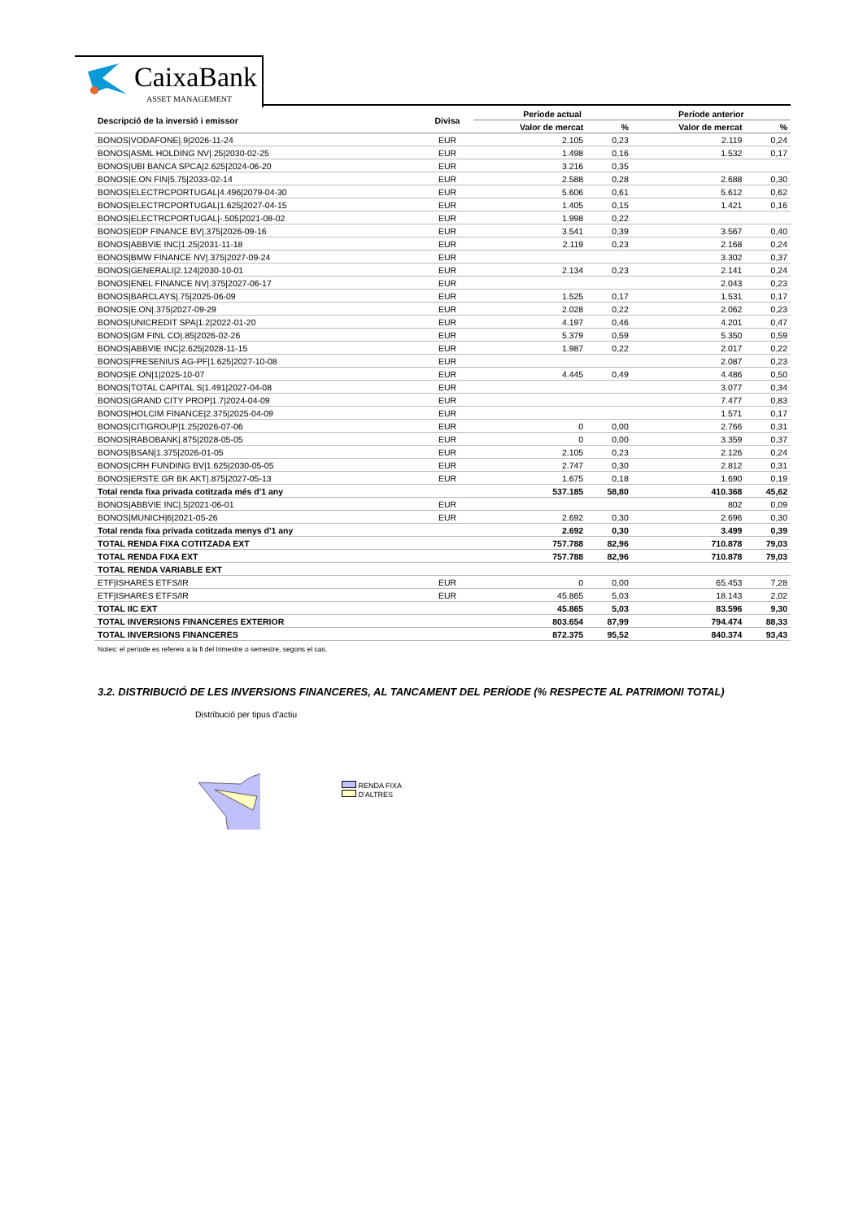CaixaBank
ASSET MANAGEMENT
| Descripció de la inversió i emissor | Divisa | Període actual | | Període anterior | |
| --- | --- | --- | --- | --- | --- |
| | | Valor de mercat | % | Valor de mercat | % |
| BONOS/VODAFONE/.9/2026-11-24 | EUR | 2.105 | 0,23 | 2.119 | 0,24 |
| BONOS/ASML HOLDING NV/.25/2030-02-25 | EUR | 1.498 | 0,16 | 1.532 | 0,17 |
| BONOS/UBI BANCA SPCA/2.625/2024-06-20 | EUR | 3.216 | 0,35 | | |
| BONOS/E.ON FIN/5.75/2033-02-14 | EUR | 2.588 | 0,28 | 2.688 | 0,30 |
| BONOS/ELECTRCPORTUGAL/4.496/2079-04-30 | EUR | 5.606 | 0,61 | 5.612 | 0,62 |
| BONOS/ELECTRCPORTUGAL/1.625/2027-04-15 | EUR | 1.405 | 0,15 | 1.421 | 0,16 |
| BONOS/ELECTRCPORTUGAL/-.505/2021-08-02 | EUR | 1.998 | 0,22 | | |
| BONOS/EDP FINANCE BV/.375/2026-09-16 | EUR | 3.541 | 0,39 | 3.567 | 0,40 |
| BONOS/ABBVIE INC/1.25/2031-11-18 | EUR | 2.119 | 0,23 | 2.168 | 0,24 |
| BONOS/BMW FINANCE NV/.375/2027-09-24 | EUR | | | 3.302 | 0,37 |
| BONOS/GENERALI/2.124/2030-10-01 | EUR | 2.134 | 0,23 | 2.141 | 0,24 |
| BONOS/ENEL FINANCE NV/.375/2027-06-17 | EUR | | | 2.043 | 0,23 |
| BONOS/BARCLAYS/.75/2025-06-09 | EUR | 1.525 | 0,17 | 1.531 | 0,17 |
| BONOS/E.ON/.375/2027-09-29 | EUR | 2.028 | 0,22 | 2.062 | 0,23 |
| BONOS/UNICREDIT SPA/1.2/2022-01-20 | EUR | 4.197 | 0,46 | 4.201 | 0,47 |
| BONOS/GM FINL CO/.85/2026-02-26 | EUR | 5.379 | 0,59 | 5.350 | 0,59 |
| BONOS/ABBVIE INC/2.625/2028-11-15 | EUR | 1.987 | 0,22 | 2.017 | 0,22 |
| BONOS/FRESENIUS AG-PF/1.625/2027-10-08 | EUR | | | 2.087 | 0,23 |
| BONOS/E.ON/1/2025-10-07 | EUR | 4.445 | 0,49 | 4.486 | 0,50 |
| BONOS/TOTAL CAPITAL S/1.491/2027-04-08 | EUR | | | 3.077 | 0,34 |
| BONOS/GRAND CITY PROP/1.7/2024-04-09 | EUR | | | 7.477 | 0,83 |
| BONOS/HOLCIM FINANCE/2.375/2025-04-09 | EUR | | | 1.571 | 0,17 |
| BONOS/CITIGROUP/1.25/2026-07-06 | EUR | 0 | 0,00 | 2.766 | 0,31 |
| BONOS/RABOBANK/.875/2028-05-05 | EUR | 0 | 0,00 | 3.359 | 0,37 |
| BONOS/BSAN/1.375/2026-01-05 | EUR | 2.105 | 0,23 | 2.126 | 0,24 |
| BONOS/CRH FUNDING BV/1.625/2030-05-05 | EUR | 2.747 | 0,30 | 2.812 | 0,31 |
| BONOS/ERSTE GR BK AKT/.875/2027-05-13 | EUR | 1.675 | 0,18 | 1.690 | 0,19 |
| Total renda fixa privada cotitzada més d'1 any | | 537.185 | 58,80 | 410.368 | 45,62 |
| BONOS/ABBVIE INC/.5/2021-06-01 | EUR | | | 802 | 0,09 |
| BONOS/MUNICH/6/2021-05-26 | EUR | 2.692 | 0,30 | 2.696 | 0,30 |
| Total renda fixa privada cotitzada menys d'1 any | | 2.692 | 0,30 | 3.499 | 0,39 |
| TOTAL RENDA FIXA COTITZADA EXT | | 757.788 | 82,96 | 710.878 | 79,03 |
| TOTAL RENDA FIXA EXT | | 757.788 | 82,96 | 710.878 | 79,03 |
| TOTAL RENDA VARIABLE EXT | | | | | |
| ETF/ISHARES ETFS/IR | EUR | 0 | 0,00 | 65.453 | 7,28 |
| ETF/ISHARES ETFS/IR | EUR | 45.865 | 5,03 | 18.143 | 2,02 |
| TOTAL IIC EXT | | 45.865 | 5,03 | 83.596 | 9,30 |
| TOTAL INVERSIONS FINANCERES EXTERIOR | | 803.654 | 87,99 | 794.474 | 88,33 |
| TOTAL INVERSIONS FINANCERES | | 872.375 | 95,52 | 840.374 | 93,43 |
Notes: el període es refereix a la fi del trimestre o semestre, segons el cas.
3.2. DISTRIBUCIÓ DE LES INVERSIONS FINANCERES, AL TANCAMENT DEL PERÍODE (% RESPECTE AL PATRIMONI TOTAL)
Distribució per tipus d'actiu
RENDA FIXA
D'ALTRES